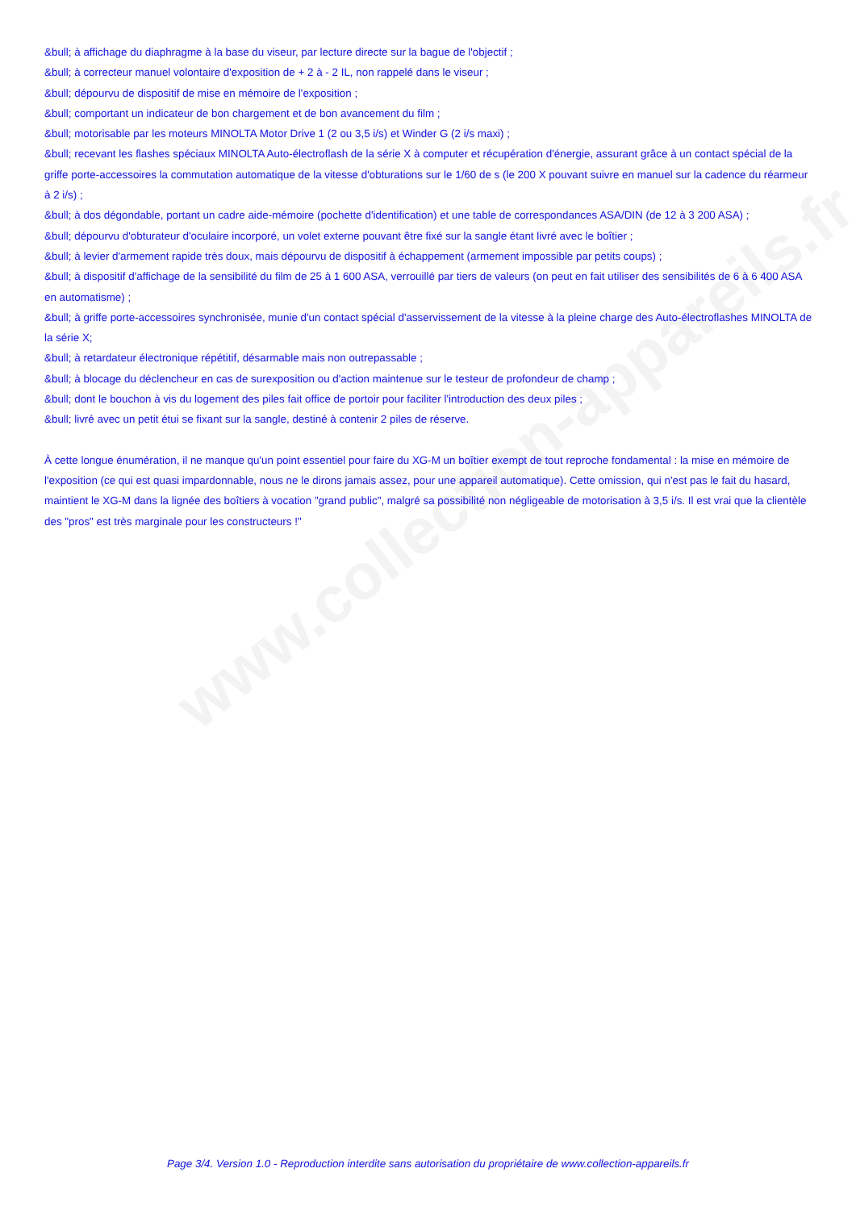www.collection-appareils.fr
&bull; à affichage du diaphragme à la base du viseur, par lecture directe sur la bague de l'objectif ;
&bull; à correcteur manuel volontaire d'exposition de + 2 à - 2 IL, non rappelé dans le viseur ;
&bull; dépourvu de dispositif de mise en mémoire de l'exposition ;
&bull; comportant un indicateur de bon chargement et de bon avancement du film ;
&bull; motorisable par les moteurs MINOLTA Motor Drive 1 (2 ou 3,5 i/s) et Winder G (2 i/s maxi) ;
&bull; recevant les flashes spéciaux MINOLTA Auto-électroflash de la série X à computer et récupération d'énergie, assurant grâce à un contact spécial de la griffe porte-accessoires la commutation automatique de la vitesse d'obturations sur le 1/60 de s (le 200 X pouvant suivre en manuel sur la cadence du réarmeur à 2 i/s) ;
&bull; à dos dégondable, portant un cadre aide-mémoire (pochette d'identification) et une table de correspondances ASA/DIN (de 12 à 3 200 ASA) ;
&bull; dépourvu d'obturateur d'oculaire incorporé, un volet externe pouvant être fixé sur la sangle étant livré avec le boîtier ;
&bull; à levier d'armement rapide très doux, mais dépourvu de dispositif à échappement (armement impossible par petits coups) ;
&bull; à dispositif d'affichage de la sensibilité du film de 25 à 1 600 ASA, verrouillé par tiers de valeurs (on peut en fait utiliser des sensibilités de 6 à 6 400 ASA en automatisme) ;
&bull; à griffe porte-accessoires synchronisée, munie d'un contact spécial d'asservissement de la vitesse à la pleine charge des Auto-électroflashes MINOLTA de la série X;
&bull; à retardateur électronique répétitif, désarmable mais non outrepassable ;
&bull; à blocage du déclencheur en cas de surexposition ou d'action maintenue sur le testeur de profondeur de champ ;
&bull; dont le bouchon à vis du logement des piles fait office de portoir pour faciliter l'introduction des deux piles ;
&bull; livré avec un petit étui se fixant sur la sangle, destiné à contenir 2 piles de réserve.
À cette longue énumération, il ne manque qu'un point essentiel pour faire du XG-M un boîtier exempt de tout reproche fondamental : la mise en mémoire de l'exposition (ce qui est quasi impardonnable, nous ne le dirons jamais assez, pour une appareil automatique). Cette omission, qui n'est pas le fait du hasard, maintient le XG-M dans la lignée des boîtiers à vocation "grand public", malgré sa possibilité non négligeable de motorisation à 3,5 i/s. Il est vrai que la clientèle des "pros" est très marginale pour les constructeurs !"
Page 3/4. Version 1.0 - Reproduction interdite sans autorisation du propriétaire de www.collection-appareils.fr